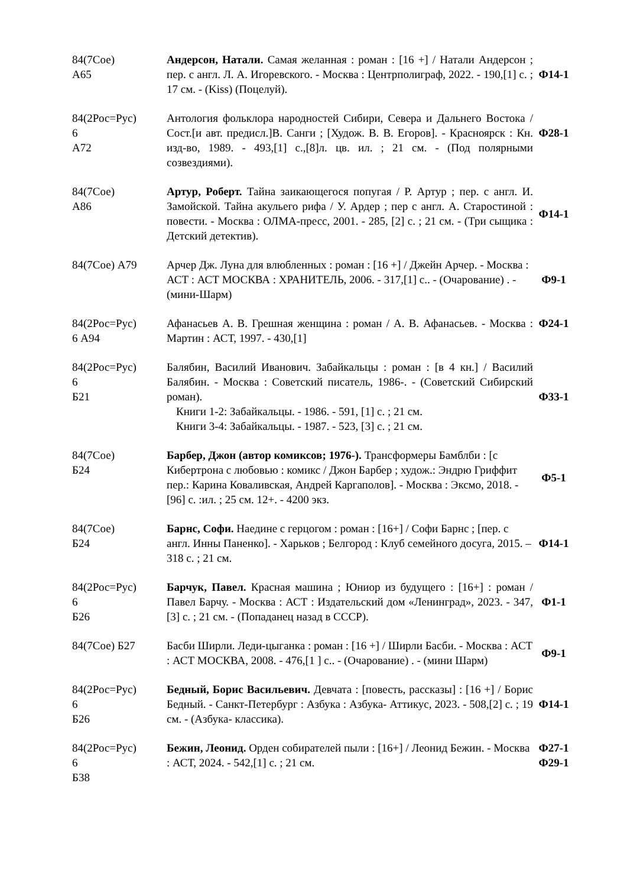| 84(7Сое) А65 | Андерсон, Натали. Самая желанная : роман : [16 +] / Натали Андерсон ; пер. с англ. Л. А. Игоревского. - Москва : Центрполиграф, 2022. - 190,[1] с. ; 17 см. - (Kiss) (Поцелуй). | Ф14-1 |
| 84(2Рос=Рус) 6 А72 | Антология фольклора народностей Сибири, Севера и Дальнего Востока / Сост.[и авт. предисл.]В. Санги ; [Худож. В. В. Егоров]. - Красноярск : Кн. изд-во, 1989. - 493,[1] с.,[8]л. цв. ил. ; 21 см. - (Под полярными созвездиями). | Ф28-1 |
| 84(7Сое) А86 | Артур, Роберт. Тайна заикающегося попугая / Р. Артур ; пер. с англ. И. Замойской. Тайна акульего рифа / У. Ардер ; пер с англ. А. Старостиной : повести. - Москва : ОЛМА-пресс, 2001. - 285, [2] с. ; 21 см. - (Три сыщика : Детский детектив). | Ф14-1 |
| 84(7Сое) А79 | Арчер Дж. Луна для влюбленных : роман : [16 +] / Джейн Арчер. - Москва : АСТ : АСТ МОСКВА : ХРАНИТЕЛЬ, 2006. - 317,[1] с.. - (Очарование) . - (мини-Шарм) | Ф9-1 |
| 84(2Рос=Рус) 6 А94 | Афанасьев А. В. Грешная женщина : роман / А. В. Афанасьев. - Москва : Мартин : АСТ, 1997. - 430,[1] | Ф24-1 |
| 84(2Рос=Рус) 6 Б21 | Балябин, Василий Иванович. Забайкальцы : роман : [в 4 кн.] / Василий Балябин. - Москва : Советский писатель, 1986-. - (Советский Сибирский роман). Книги 1-2: Забайкальцы. - 1986. - 591, [1] с. ; 21 см. Книги 3-4: Забайкальцы. - 1987. - 523, [3] с. ; 21 см. | Ф33-1 |
| 84(7Сое) Б24 | Барбер, Джон (автор комиксов; 1976-). Трансформеры Бамблби : [с Кибертрона с любовью : комикс / Джон Барбер ; худож.: Эндрю Гриффит пер.: Карина Коваливская, Андрей Каргаполов]. - Москва : Эксмо, 2018. - [96] с. :ил. ; 25 см. 12+. - 4200 экз. | Ф5-1 |
| 84(7Сое) Б24 | Барнс, Софи. Наедине с герцогом : роман : [16+] / Софи Барнс ; [пер. с англ. Инны Паненко]. - Харьков ; Белгород : Клуб семейного досуга, 2015. – 318 с. ; 21 см. | Ф14-1 |
| 84(2Рос=Рус) 6 Б26 | Барчук, Павел. Красная машина ; Юниор из будущего : [16+] : роман / Павел Барчу. - Москва : АСТ : Издательский дом «Ленинград», 2023. - 347,[3] с. ; 21 см. - (Попаданец назад в СССР). | Ф1-1 |
| 84(7Сое) Б27 | Басби Ширли. Леди-цыганка : роман : [16 +] / Ширли Басби. - Москва : АСТ : АСТ МОСКВА, 2008. - 476,[1 ] с.. - (Очарование) . - (мини Шарм) | Ф9-1 |
| 84(2Рос=Рус) 6 Б26 | Бедный, Борис Васильевич. Девчата : [повесть, рассказы] : [16 +] / Борис Бедный. - Санкт-Петербург : Азбука : Азбука- Аттикус, 2023. - 508,[2] с. ; 19 см. - (Азбука- классика). | Ф14-1 |
| 84(2Рос=Рус) 6 Б38 | Бежин, Леонид. Орден собирателей пыли : [16+] / Леонид Бежин. - Москва : АСТ, 2024. - 542,[1] с. ; 21 см. | Ф27-1 Ф29-1 |